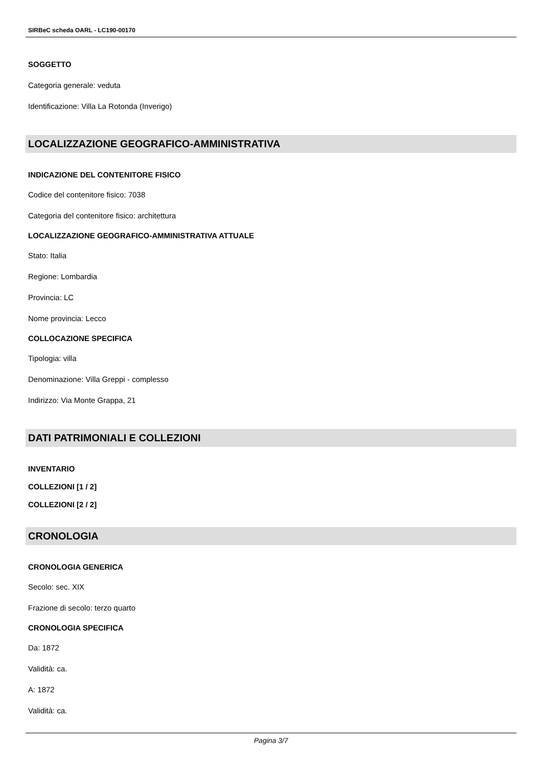SIRBeC scheda OARL - LC190-00170
SOGGETTO
Categoria generale: veduta
Identificazione: Villa La Rotonda (Inverigo)
LOCALIZZAZIONE GEOGRAFICO-AMMINISTRATIVA
INDICAZIONE DEL CONTENITORE FISICO
Codice del contenitore fisico: 7038
Categoria del contenitore fisico: architettura
LOCALIZZAZIONE GEOGRAFICO-AMMINISTRATIVA ATTUALE
Stato: Italia
Regione: Lombardia
Provincia: LC
Nome provincia: Lecco
COLLOCAZIONE SPECIFICA
Tipologia: villa
Denominazione: Villa Greppi - complesso
Indirizzo: Via Monte Grappa, 21
DATI PATRIMONIALI E COLLEZIONI
INVENTARIO
COLLEZIONI [1 / 2]
COLLEZIONI [2 / 2]
CRONOLOGIA
CRONOLOGIA GENERICA
Secolo: sec. XIX
Frazione di secolo: terzo quarto
CRONOLOGIA SPECIFICA
Da: 1872
Validità: ca.
A: 1872
Validità: ca.
Pagina 3/7